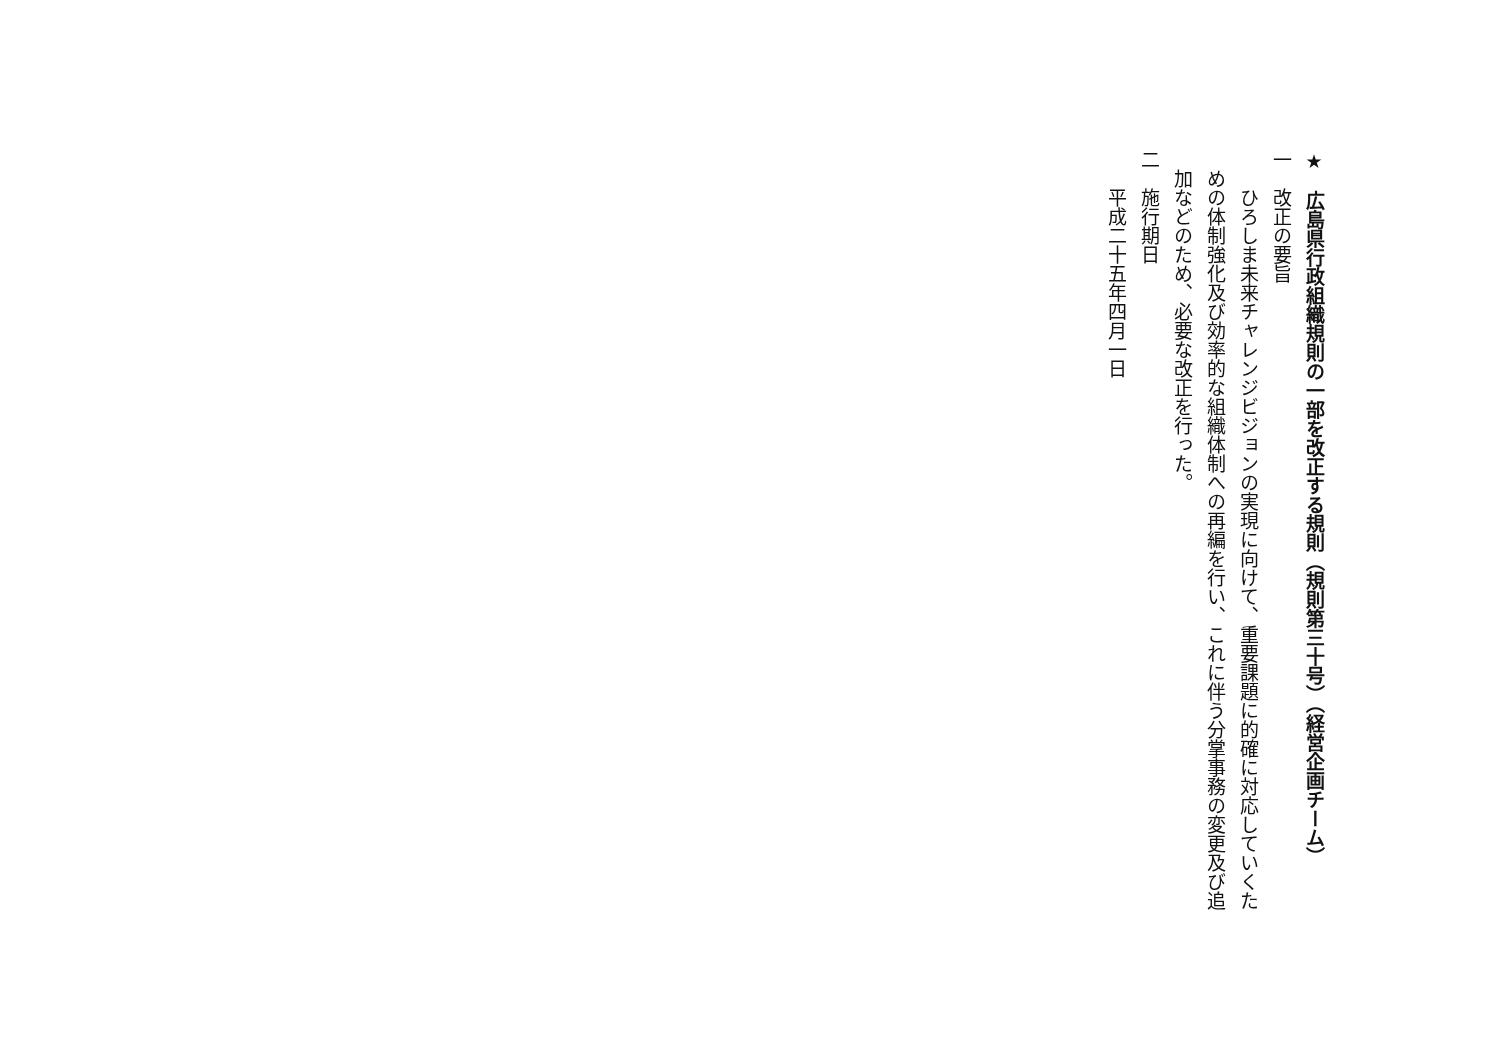★　広島県行政組織規則の一部を改正する規則（規則第三十号）（経営企画チーム）
一　改正の要旨
　　ひろしま未来チャレンジビジョンの実現に向けて、重要課題に的確に対応していくた
　めの体制強化及び効率的な組織体制への再編を行い、これに伴う分掌事務の変更及び追
　加などのため、必要な改正を行った。
二　施行期日
　　平成二十五年四月一日